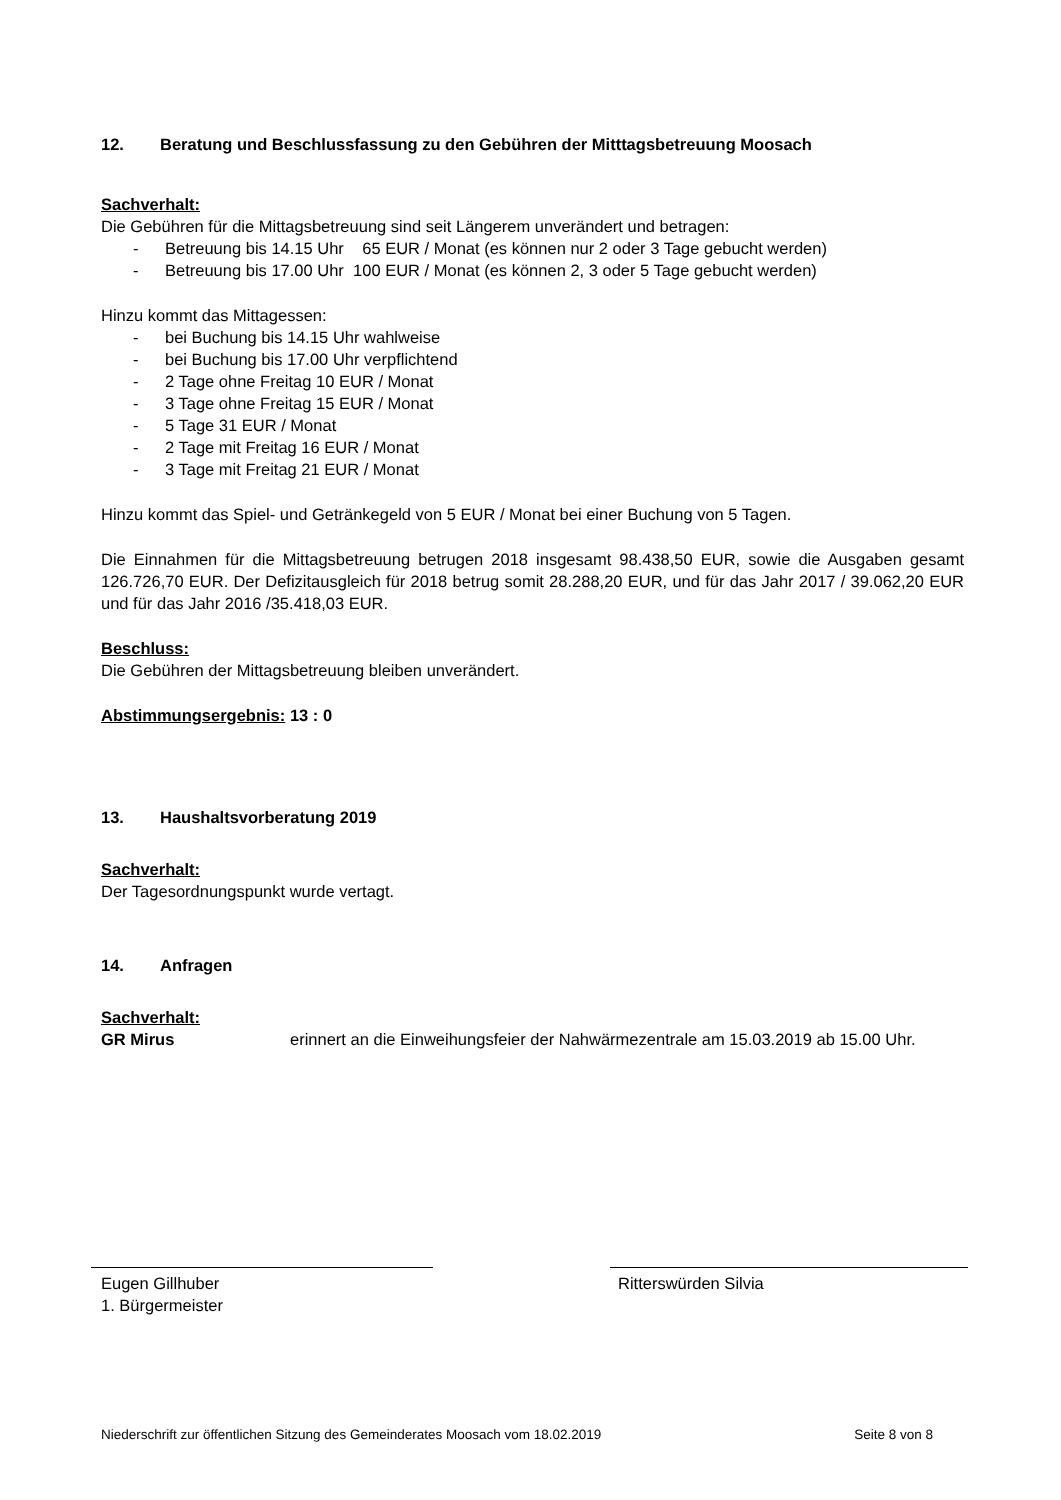12. Beratung und Beschlussfassung zu den Gebühren der Mitttagsbetreuung Moosach
Sachverhalt:
Die Gebühren für die Mittagsbetreuung sind seit Längerem unverändert und betragen:
- Betreuung bis 14.15 Uhr 65 EUR / Monat (es können nur 2 oder 3 Tage gebucht werden)
- Betreuung bis 17.00 Uhr 100 EUR / Monat (es können 2, 3 oder 5 Tage gebucht werden)
Hinzu kommt das Mittagessen:
- bei Buchung bis 14.15 Uhr wahlweise
- bei Buchung bis 17.00 Uhr verpflichtend
- 2 Tage ohne Freitag 10 EUR / Monat
- 3 Tage ohne Freitag 15 EUR / Monat
- 5 Tage 31 EUR / Monat
- 2 Tage mit Freitag 16 EUR / Monat
- 3 Tage mit Freitag 21 EUR / Monat
Hinzu kommt das Spiel- und Getränkegeld von 5 EUR / Monat bei einer Buchung von 5 Tagen.
Die Einnahmen für die Mittagsbetreuung betrugen 2018 insgesamt 98.438,50 EUR, sowie die Ausgaben gesamt 126.726,70 EUR. Der Defizitausgleich für 2018 betrug somit 28.288,20 EUR, und für das Jahr 2017 / 39.062,20 EUR und für das Jahr 2016 /35.418,03 EUR.
Beschluss:
Die Gebühren der Mittagsbetreuung bleiben unverändert.
Abstimmungsergebnis: 13 : 0
13. Haushaltsvorberatung 2019
Sachverhalt:
Der Tagesordnungspunkt wurde vertagt.
14. Anfragen
Sachverhalt:
GR Mirus erinnert an die Einweihungsfeier der Nahwärmezentrale am 15.03.2019 ab 15.00 Uhr.
Eugen Gillhuber
1. Bürgermeister
Ritterswürden Silvia
Niederschrift zur öffentlichen Sitzung des Gemeinderates Moosach vom 18.02.2019 Seite 8 von 8